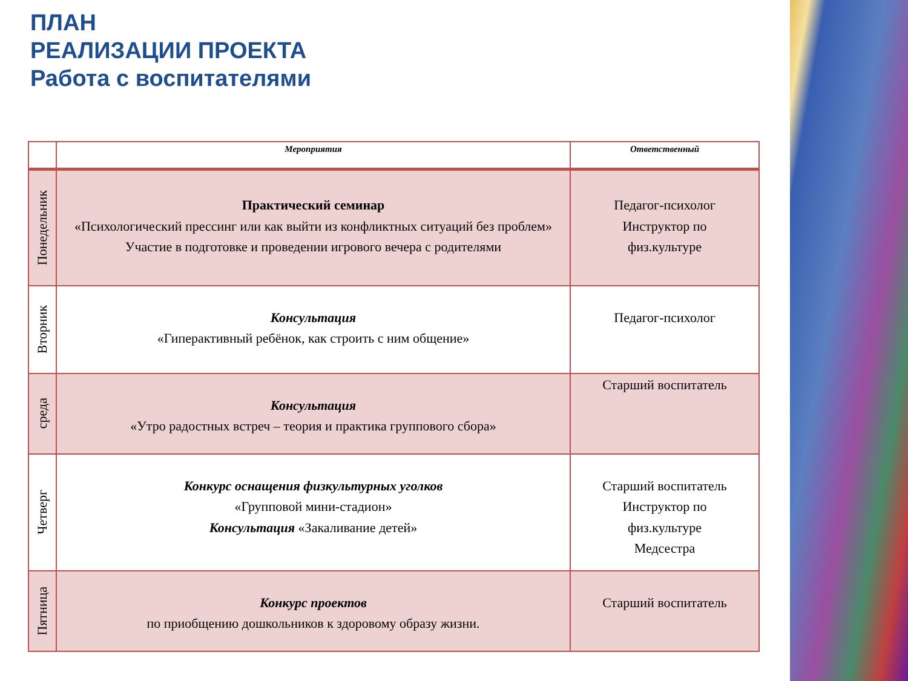ПЛАН
РЕАЛИЗАЦИИ ПРОЕКТА
Работа с воспитателями
| | Мероприятия | Ответственный |
| --- | --- | --- |
| Понедельник | Практический семинар «Психологический прессинг или как выйти из конфликтных ситуаций без проблем» Участие в подготовке и проведении игрового вечера с родителями | Педагог-психолог Инструктор по физ.культуре |
| Вторник | Консультация «Гиперактивный ребёнок, как строить с ним общение» | Педагог-психолог |
| среда | Консультация «Утро радостных встреч – теория и практика группового сбора» | Старший воспитатель |
| Четверг | Конкурс оснащения физкультурных уголков «Групповой мини-стадион» Консультация «Закаливание детей» | Старший воспитатель Инструктор по физ.культуре Медсестра |
| Пятница | Конкурс проектов по приобщению дошкольников к здоровому образу жизни. | Старший воспитатель |